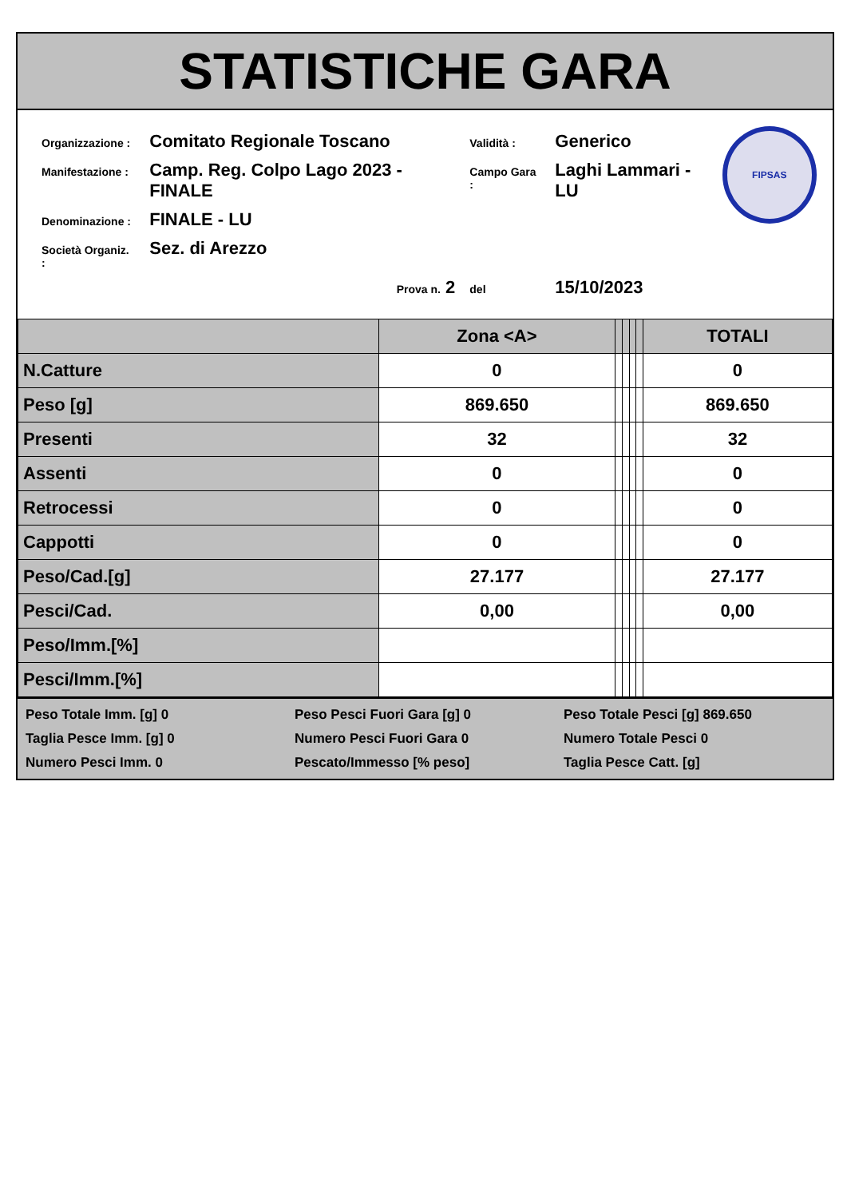STATISTICHE GARA
| Organizzazione : | Comitato Regionale Toscano | Validità : | Generico |
| Manifestazione : | Camp. Reg. Colpo Lago 2023 - FINALE | Campo Gara : | Laghi Lammari - LU |
| Denominazione : | FINALE - LU | | |
| Società Organiz. : | Sez. di Arezzo | | |
| | Prova n. 2 | del | 15/10/2023 |
FIPSAS
| | Zona <A> | | | | | TOTALI |
| --- | --- | --- | --- | --- | --- | --- |
| N.Catture | 0 | | | | | 0 |
| Peso [g] | 869.650 | | | | | 869.650 |
| Presenti | 32 | | | | | 32 |
| Assenti | 0 | | | | | 0 |
| Retrocessi | 0 | | | | | 0 |
| Cappotti | 0 | | | | | 0 |
| Peso/Cad.[g] | 27.177 | | | | | 27.177 |
| Pesci/Cad. | 0,00 | | | | | 0,00 |
| Peso/Imm.[%] | | | | | | |
| Pesci/Imm.[%] | | | | | | |
Peso Totale Imm. [g] 0
Peso Pesci Fuori Gara [g] 0
Peso Totale Pesci [g] 869.650
Taglia Pesce Imm. [g] 0
Numero Pesci Fuori Gara 0
Numero Totale Pesci 0
Numero Pesci Imm. 0
Pescato/Immesso [% peso]
Taglia Pesce Catt. [g]